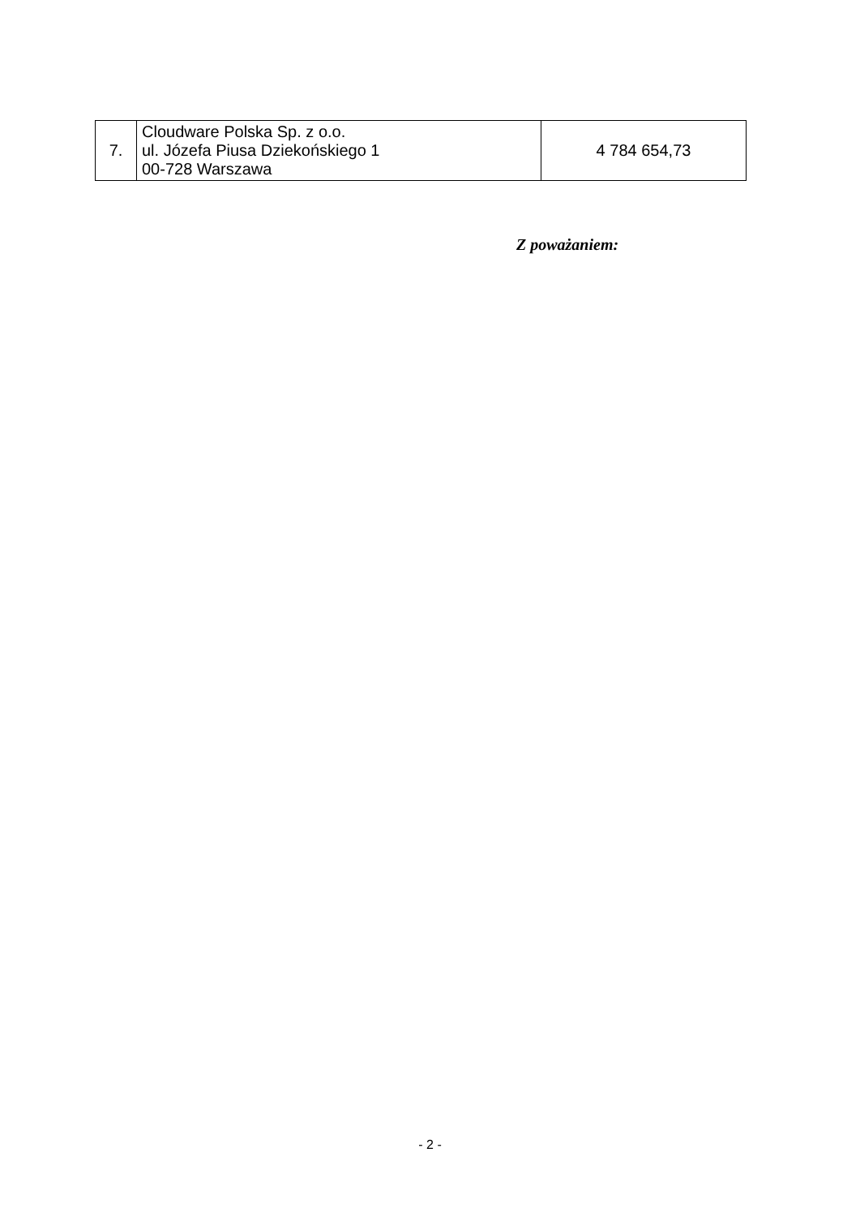| 7. | Cloudware Polska Sp. z o.o. ul. Józefa Piusa Dziekońskiego 1 00-728 Warszawa | 4 784 654,73 |
Z poważaniem:
- 2 -